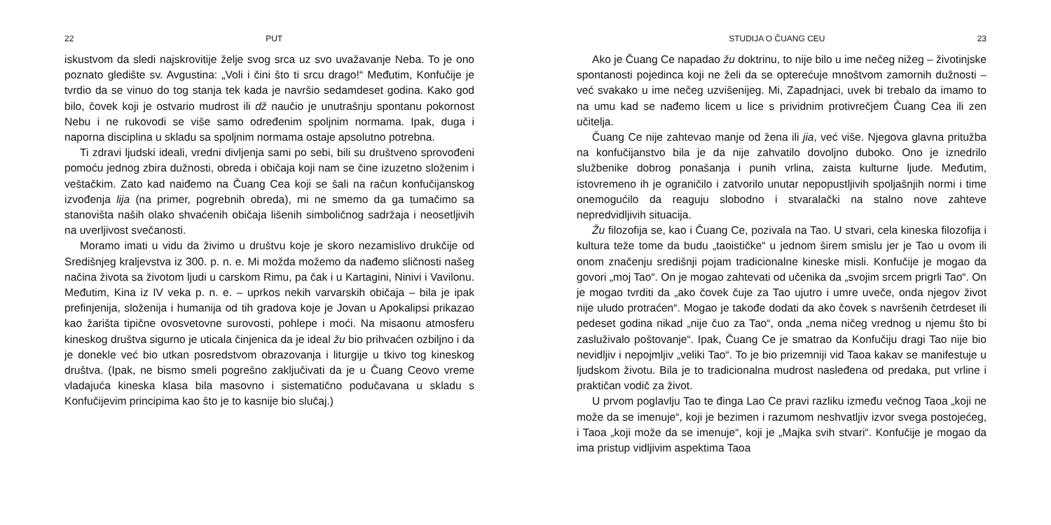22 PUT
iskustvom da sledi najskrovitije želje svog srca uz svo uvažavanje Neba. To je ono poznato gledište sv. Avgustina: „Voli i čini što ti srcu drago!“ Međutim, Konfučije je tvrdio da se vinuo do tog stanja tek kada je navršio sedamdeset godina. Kako god bilo, čovek koji je ostvario mudrost ili dž naučio je unutrašnju spontanu pokornost Nebu i ne rukovodi se više samo određenim spoljnim normama. Ipak, duga i naporna disciplina u skladu sa spoljnim normama ostaje apsolutno potrebna.
Ti zdravi ljudski ideali, vredni divljenja sami po sebi, bili su društveno sprovođeni pomoću jednog zbira dužnosti, obreda i običaja koji nam se čine izuzetno složenim i veštačkim. Zato kad naiđemo na Čuang Cea koji se šali na račun konfučijanskog izvođenja lija (na primer, pogrebnih obreda), mi ne smemo da ga tumačimo sa stanovišta naših olako shvaćenih običaja lišenih simboličnog sadržaja i neosetljivih na uverljivost svečanosti.
Moramo imati u vidu da živimo u društvu koje je skoro nezamislivo drukčije od Središnjeg kraljevstva iz 300. p. n. e. Mi možda možemo da nađemo sličnosti našeg načina života sa životom ljudi u carskom Rimu, pa čak i u Kartagini, Ninivi i Vavilonu. Međutim, Kina iz IV veka p. n. e. – uprkos nekih varvarskih običaja – bila je ipak prefinjenija, složenija i humanija od tih gradova koje je Jovan u Apokalipsi prikazao kao žarišta tipične ovosvetovne surovosti, pohlepe i moći. Na misaonu atmosferu kineskog društva sigurno je uticala činjenica da je ideal žu bio prihvaćen ozbiljno i da je donekle već bio utkan posredstvom obrazovanja i liturgije u tkivo tog kineskog društva. (Ipak, ne bismo smeli pogrešno zaključivati da je u Čuang Ceovo vreme vladajuća kineska klasa bila masovno i sistematično podučavana u skladu s Konfučijevim principima kao što je to kasnije bio slučaj.)
STUDIJA O ČUANG CEU 23
Ako je Čuang Ce napadao žu doktrinu, to nije bilo u ime nečeg nižeg – životinjske spontanosti pojedinca koji ne želi da se opterećuje mnoštvom zamornih dužnosti – već svakako u ime nečeg uzvišenijeg. Mi, Zapadnjaci, uvek bi trebalo da imamo to na umu kad se nađemo licem u lice s prividnim protivrečjem Čuang Cea ili zen učitelja.
Čuang Ce nije zahtevao manje od žena ili jia, već više. Njegova glavna pritužba na konfučijanstvo bila je da nije zahvatilo dovoljno duboko. Ono je iznedrilo službenike dobrog ponašanja i punih vrlina, zaista kulturne ljude. Međutim, istovremeno ih je ograničilo i zatvorilo unutar nepopustljivih spoljašnjih normi i time onemogućilo da reaguju slobodno i stvaralački na stalno nove zahteve nepredvidljivih situacija.
Žu filozofija se, kao i Čuang Ce, pozivala na Tao. U stvari, cela kineska filozofija i kultura teže tome da budu „taoističke“ u jednom širem smislu jer je Tao u ovom ili onom značenju središnji pojam tradicionalne kineske misli. Konfučije je mogao da govori „moj Tao“. On je mogao zahtevati od učenika da „svojim srcem prigrli Tao“. On je mogao tvrditi da „ako čovek čuje za Tao ujutro i umre uveče, onda njegov život nije uludo protraćen“. Mogao je takođe dodati da ako čovek s navršenih četrdeset ili pedeset godina nikad „nije čuo za Tao“, onda „nema ničeg vrednog u njemu što bi zasluživalo poštovanje“. Ipak, Čuang Ce je smatrao da Konfučiju dragi Tao nije bio nevidljiv i nepojmljiv „veliki Tao“. To je bio prizemniji vid Taoa kakav se manifestuje u ljudskom životu. Bila je to tradicionalna mudrost nasleđena od predaka, put vrline i praktičan vodič za život.
U prvom poglavlju Tao te đinga Lao Ce pravi razliku između večnog Taoa „koji ne može da se imenuje“, koji je bezimen i razumom neshvatljiv izvor svega postojećeg, i Taoa „koji može da se imenuje“, koji je „Majka svih stvari“. Konfučije je mogao da ima pristup vidljivim aspektima Taoa